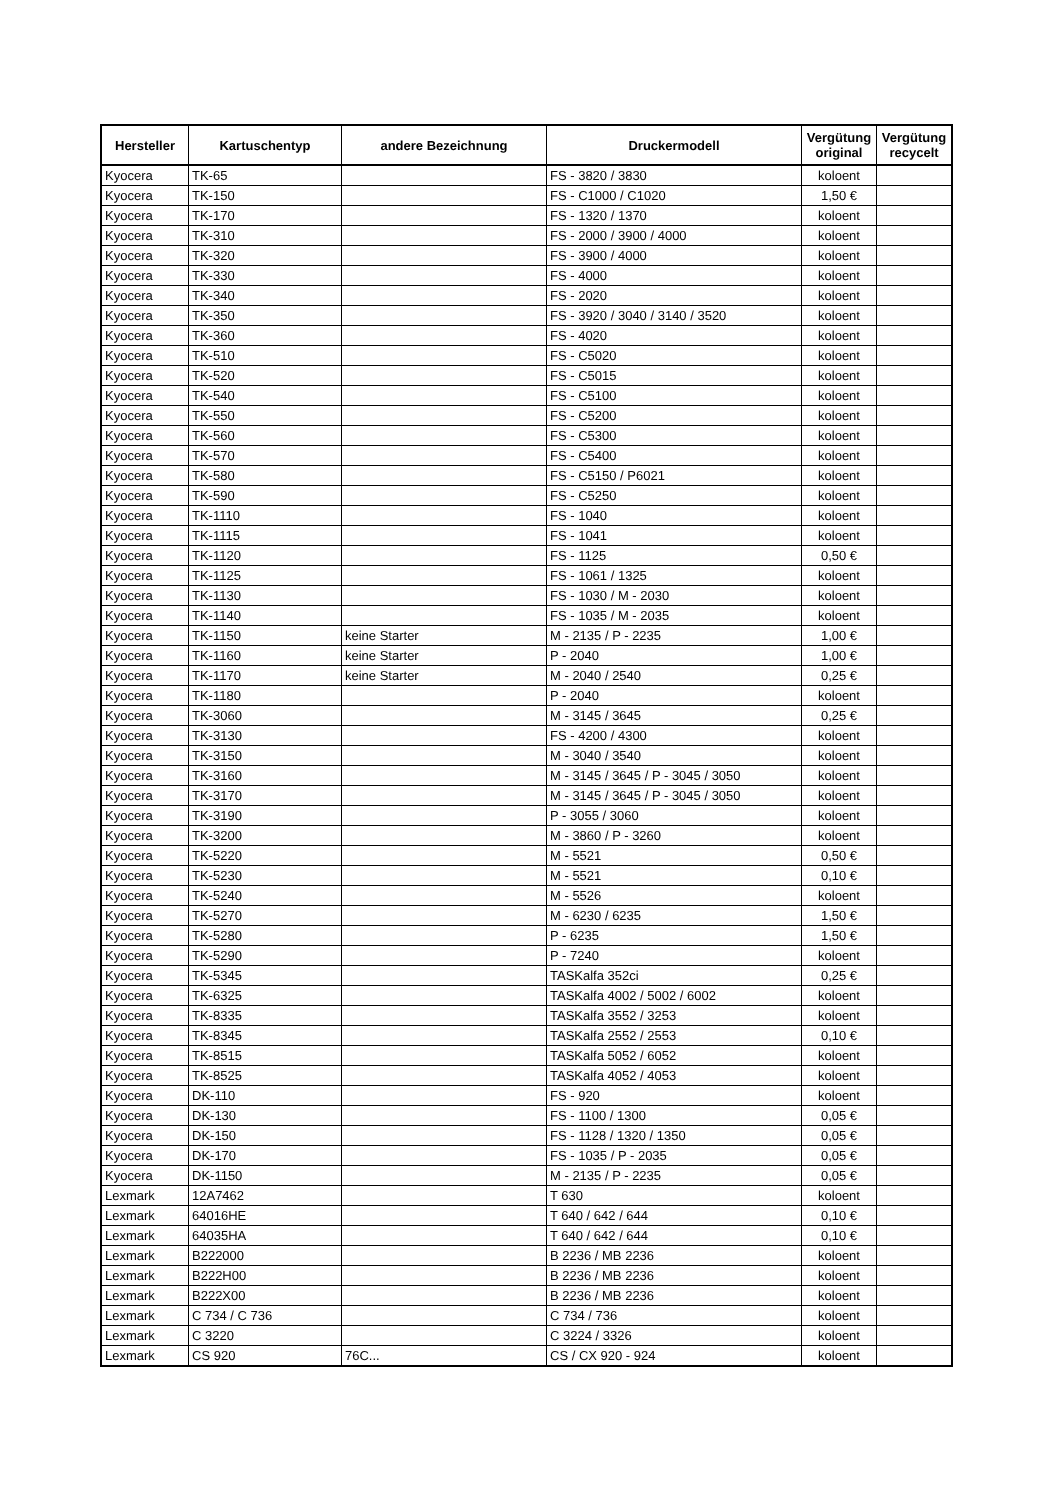| Hersteller | Kartuschentyp | andere Bezeichnung | Druckermodell | Vergütung original | Vergütung recycelt |
| --- | --- | --- | --- | --- | --- |
| Kyocera | TK-65 | | FS - 3820 / 3830 | koloent | |
| Kyocera | TK-150 | | FS - C1000 / C1020 | 1,50 € | |
| Kyocera | TK-170 | | FS - 1320 / 1370 | koloent | |
| Kyocera | TK-310 | | FS - 2000 / 3900 / 4000 | koloent | |
| Kyocera | TK-320 | | FS - 3900 / 4000 | koloent | |
| Kyocera | TK-330 | | FS - 4000 | koloent | |
| Kyocera | TK-340 | | FS - 2020 | koloent | |
| Kyocera | TK-350 | | FS - 3920 / 3040 / 3140 / 3520 | koloent | |
| Kyocera | TK-360 | | FS - 4020 | koloent | |
| Kyocera | TK-510 | | FS - C5020 | koloent | |
| Kyocera | TK-520 | | FS - C5015 | koloent | |
| Kyocera | TK-540 | | FS - C5100 | koloent | |
| Kyocera | TK-550 | | FS - C5200 | koloent | |
| Kyocera | TK-560 | | FS - C5300 | koloent | |
| Kyocera | TK-570 | | FS - C5400 | koloent | |
| Kyocera | TK-580 | | FS - C5150 / P6021 | koloent | |
| Kyocera | TK-590 | | FS - C5250 | koloent | |
| Kyocera | TK-1110 | | FS - 1040 | koloent | |
| Kyocera | TK-1115 | | FS - 1041 | koloent | |
| Kyocera | TK-1120 | | FS - 1125 | 0,50 € | |
| Kyocera | TK-1125 | | FS - 1061 / 1325 | koloent | |
| Kyocera | TK-1130 | | FS - 1030 / M - 2030 | koloent | |
| Kyocera | TK-1140 | | FS - 1035 / M - 2035 | koloent | |
| Kyocera | TK-1150 | keine Starter | M - 2135 / P - 2235 | 1,00 € | |
| Kyocera | TK-1160 | keine Starter | P - 2040 | 1,00 € | |
| Kyocera | TK-1170 | keine Starter | M - 2040 / 2540 | 0,25 € | |
| Kyocera | TK-1180 | | P - 2040 | koloent | |
| Kyocera | TK-3060 | | M - 3145 / 3645 | 0,25 € | |
| Kyocera | TK-3130 | | FS - 4200 / 4300 | koloent | |
| Kyocera | TK-3150 | | M - 3040 / 3540 | koloent | |
| Kyocera | TK-3160 | | M - 3145 / 3645 / P - 3045 / 3050 | koloent | |
| Kyocera | TK-3170 | | M - 3145 / 3645 / P - 3045 / 3050 | koloent | |
| Kyocera | TK-3190 | | P - 3055 / 3060 | koloent | |
| Kyocera | TK-3200 | | M - 3860 / P - 3260 | koloent | |
| Kyocera | TK-5220 | | M - 5521 | 0,50 € | |
| Kyocera | TK-5230 | | M - 5521 | 0,10 € | |
| Kyocera | TK-5240 | | M - 5526 | koloent | |
| Kyocera | TK-5270 | | M - 6230 / 6235 | 1,50 € | |
| Kyocera | TK-5280 | | P - 6235 | 1,50 € | |
| Kyocera | TK-5290 | | P - 7240 | koloent | |
| Kyocera | TK-5345 | | TASKalfa 352ci | 0,25 € | |
| Kyocera | TK-6325 | | TASKalfa 4002 / 5002 / 6002 | koloent | |
| Kyocera | TK-8335 | | TASKalfa 3552 / 3253 | koloent | |
| Kyocera | TK-8345 | | TASKalfa 2552 / 2553 | 0,10 € | |
| Kyocera | TK-8515 | | TASKalfa 5052 / 6052 | koloent | |
| Kyocera | TK-8525 | | TASKalfa 4052 / 4053 | koloent | |
| Kyocera | DK-110 | | FS - 920 | koloent | |
| Kyocera | DK-130 | | FS - 1100 / 1300 | 0,05 € | |
| Kyocera | DK-150 | | FS - 1128 / 1320 / 1350 | 0,05 € | |
| Kyocera | DK-170 | | FS - 1035 / P - 2035 | 0,05 € | |
| Kyocera | DK-1150 | | M - 2135 / P - 2235 | 0,05 € | |
| Lexmark | 12A7462 | | T 630 | koloent | |
| Lexmark | 64016HE | | T 640 / 642 / 644 | 0,10 € | |
| Lexmark | 64035HA | | T 640 / 642 / 644 | 0,10 € | |
| Lexmark | B222000 | | B 2236 / MB 2236 | koloent | |
| Lexmark | B222H00 | | B 2236 / MB 2236 | koloent | |
| Lexmark | B222X00 | | B 2236 / MB 2236 | koloent | |
| Lexmark | C 734 / C 736 | | C 734 / 736 | koloent | |
| Lexmark | C 3220 | | C 3224 / 3326 | koloent | |
| Lexmark | CS 920 | 76C... | CS / CX 920 - 924 | koloent | |